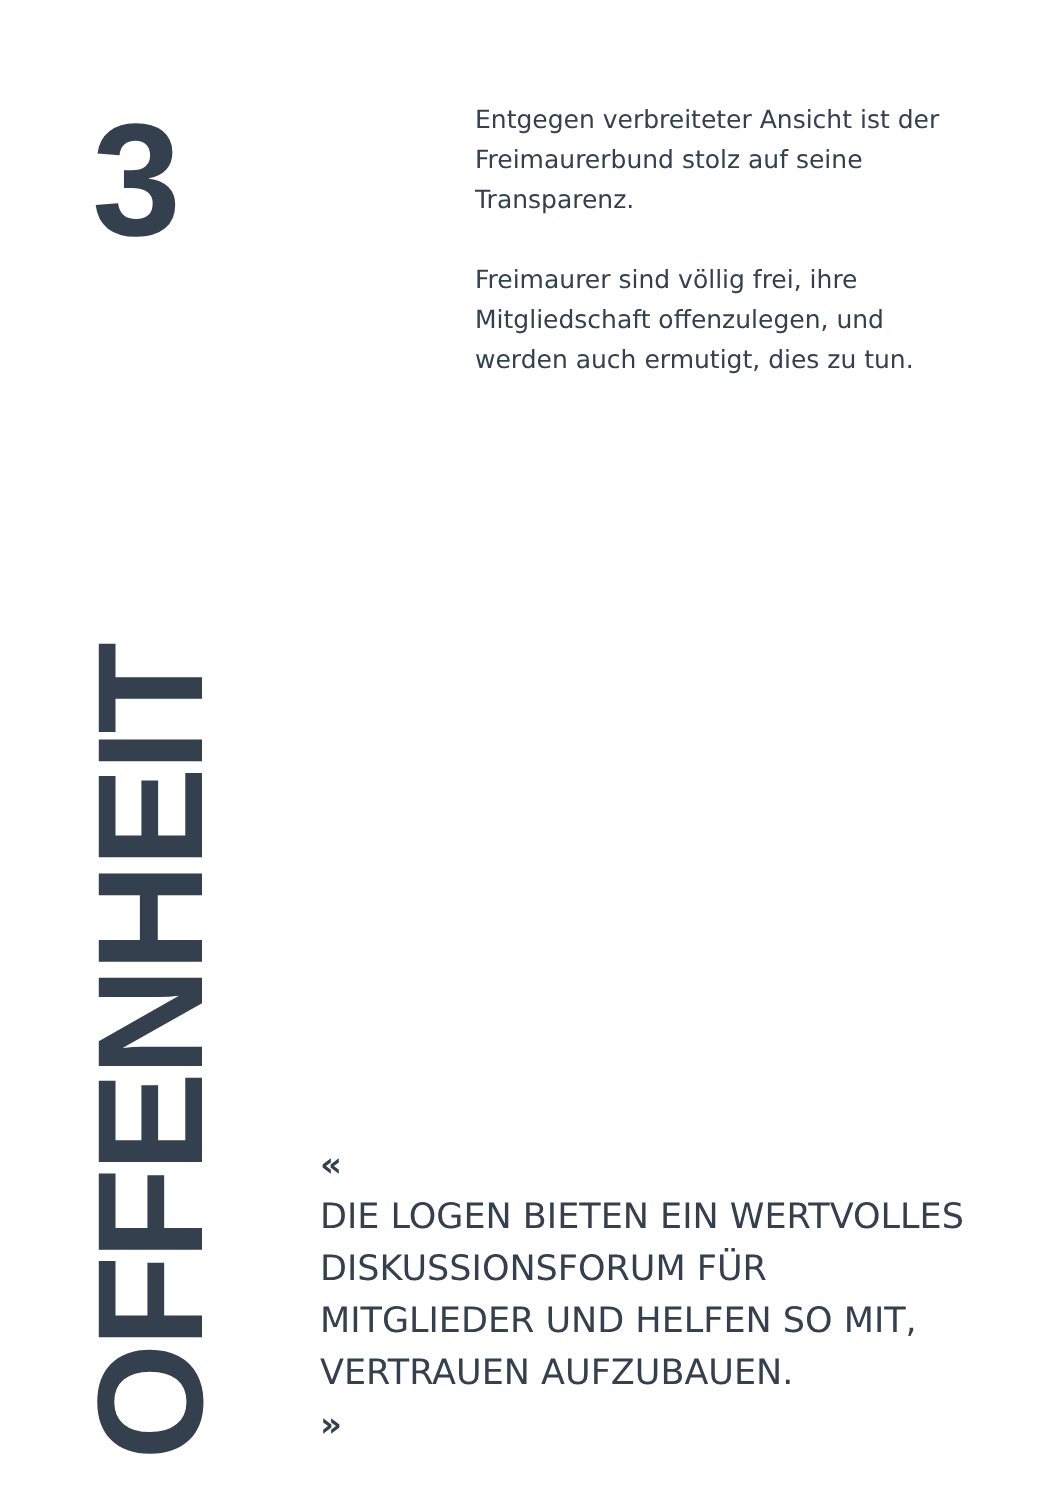3
Entgegen verbreiteter Ansicht ist der Freimaurerbund stolz auf seine Transparenz.
Freimaurer sind völlig frei, ihre Mitgliedschaft offenzulegen, und werden auch ermutigt, dies zu tun.
OFFENHEIT
«
DIE LOGEN BIETEN EIN WERTVOLLES
DISKUSSIONSFORUM FÜR
MITGLIEDER UND HELFEN SO MIT,
VERTRAUEN AUFZUBAUEN.
»